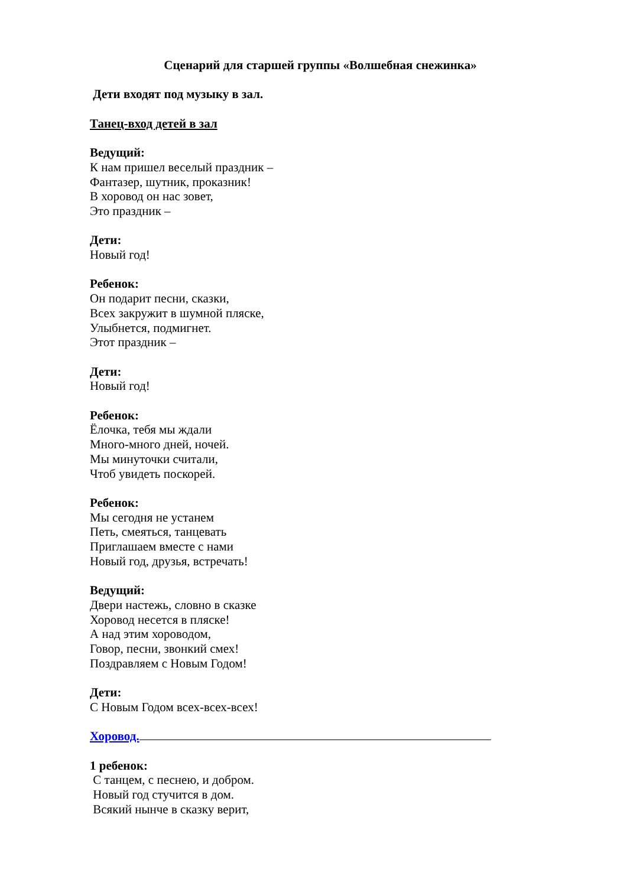Сценарий для старшей группы «Волшебная снежинка»
Дети входят под музыку в зал.
Танец-вход детей в зал
Ведущий:
К нам пришел веселый праздник –
Фантазер, шутник, проказник!
В хоровод он нас зовет,
Это праздник –
Дети:
Новый год!
Ребенок:
Он подарит песни, сказки,
Всех закружит в шумной пляске,
Улыбнется, подмигнет.
Этот праздник –
Дети:
Новый год!
Ребенок:
Ёлочка, тебя мы ждали
Много-много дней, ночей.
Мы минуточки считали,
Чтоб увидеть поскорей.
Ребенок:
Мы сегодня не устанем
Петь, смеяться, танцевать
Приглашаем вместе с нами
Новый год, друзья, встречать!
Ведущий:
Двери настежь, словно в сказке
Хоровод несется в пляске!
А над этим хороводом,
Говор, песни, звонкий смех!
Поздравляем с Новым Годом!
Дети:
С Новым Годом всех-всех-всех!
Хоровод.
1 ребенок:
С танцем, с песнею, и добром.
Новый год стучится в дом.
Всякий нынче в сказку верит,